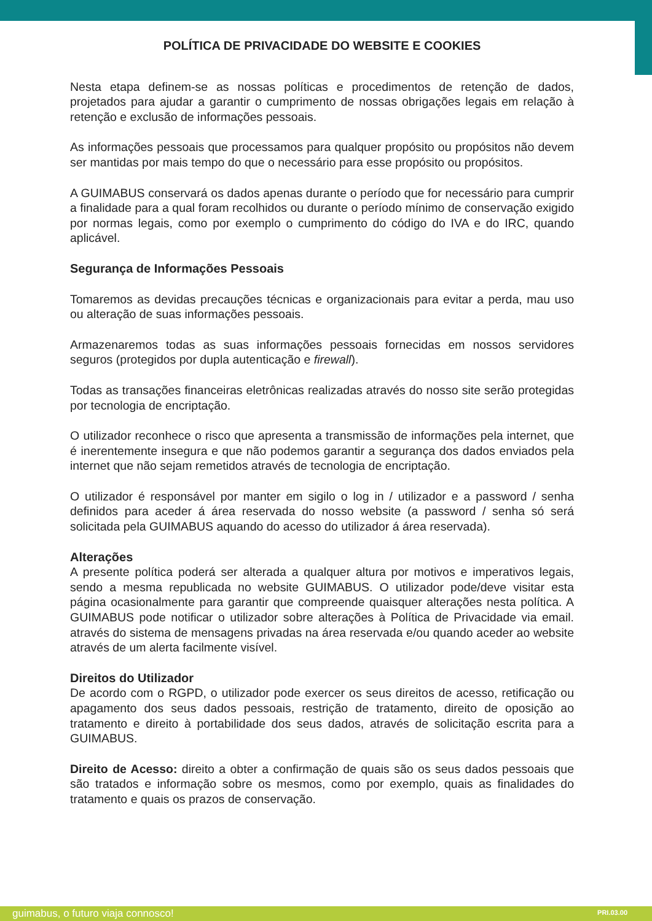POLÍTICA DE PRIVACIDADE DO WEBSITE E COOKIES
Nesta etapa definem-se as nossas políticas e procedimentos de retenção de dados, projetados para ajudar a garantir o cumprimento de nossas obrigações legais em relação à retenção e exclusão de informações pessoais.
As informações pessoais que processamos para qualquer propósito ou propósitos não devem ser mantidas por mais tempo do que o necessário para esse propósito ou propósitos.
A GUIMABUS conservará os dados apenas durante o período que for necessário para cumprir a finalidade para a qual foram recolhidos ou durante o período mínimo de conservação exigido por normas legais, como por exemplo o cumprimento do código do IVA e do IRC, quando aplicável.
Segurança de Informações Pessoais
Tomaremos as devidas precauções técnicas e organizacionais para evitar a perda, mau uso ou alteração de suas informações pessoais.
Armazenaremos todas as suas informações pessoais fornecidas em nossos servidores seguros (protegidos por dupla autenticação e firewall).
Todas as transações financeiras eletrônicas realizadas através do nosso site serão protegidas por tecnologia de encriptação.
O utilizador reconhece o risco que apresenta a transmissão de informações pela internet, que é inerentemente insegura e que não podemos garantir a segurança dos dados enviados pela internet que não sejam remetidos através de tecnologia de encriptação.
O utilizador é responsável por manter em sigilo o log in / utilizador e a password / senha definidos para aceder á área reservada do nosso website (a password / senha só será solicitada pela GUIMABUS aquando do acesso do utilizador á área reservada).
Alterações
A presente política poderá ser alterada a qualquer altura por motivos e imperativos legais, sendo a mesma republicada no website GUIMABUS. O utilizador pode/deve visitar esta página ocasionalmente para garantir que compreende quaisquer alterações nesta política. A GUIMABUS pode notificar o utilizador sobre alterações à Política de Privacidade via email. através do sistema de mensagens privadas na área reservada e/ou quando aceder ao website através de um alerta facilmente visível.
Direitos do Utilizador
De acordo com o RGPD, o utilizador pode exercer os seus direitos de acesso, retificação ou apagamento dos seus dados pessoais, restrição de tratamento, direito de oposição ao tratamento e direito à portabilidade dos seus dados, através de solicitação escrita para a GUIMABUS.
Direito de Acesso: direito a obter a confirmação de quais são os seus dados pessoais que são tratados e informação sobre os mesmos, como por exemplo, quais as finalidades do tratamento e quais os prazos de conservação.
guimabus, o futuro viaja connosco! PRI.03.00